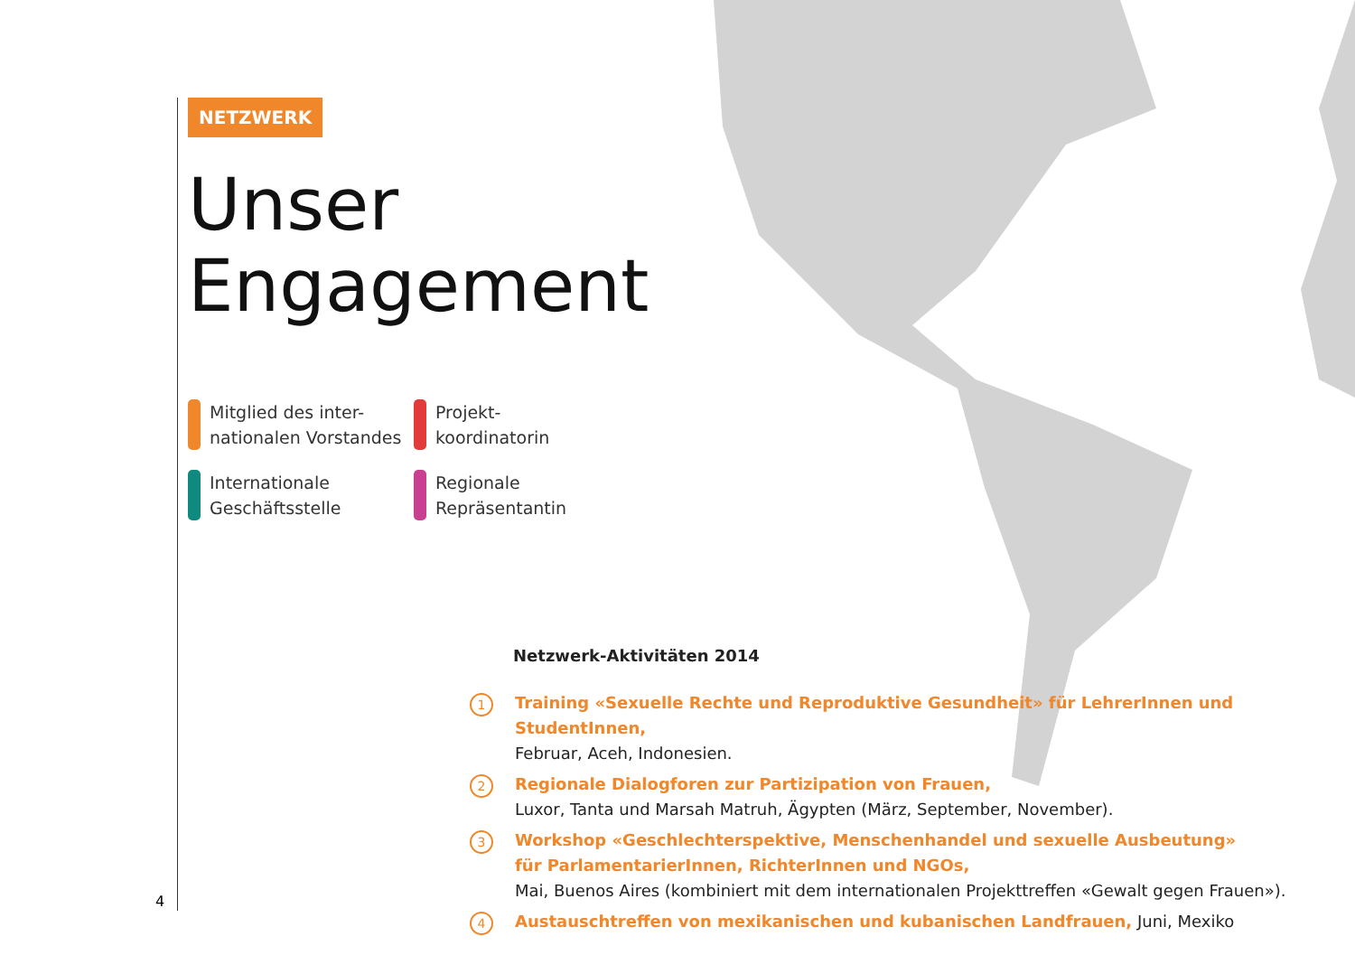NETZWERK
Unser
Engagement
Mitglied des inter-
nationalen Vorstandes
Projekt-
koordinatorin
Internationale
Geschäftsstelle
Regionale
Repräsentantin
Netzwerk-Aktivitäten 2014
1 Training «Sexuelle Rechte und Reproduktive Gesundheit» für LehrerInnen und StudentInnen,
Februar, Aceh, Indonesien.
2 Regionale Dialogforen zur Partizipation von Frauen,
Luxor, Tanta und Marsah Matruh, Ägypten (März, September, November).
3 Workshop «Geschlechterspektive, Menschenhandel und sexuelle Ausbeutung»
für ParlamentarierInnen, RichterInnen und NGOs,
Mai, Buenos Aires (kombiniert mit dem internationalen Projekttreffen «Gewalt gegen Frauen»).
4 Austauschtreffen von mexikanischen und kubanischen Landfrauen, Juni, Mexiko
4